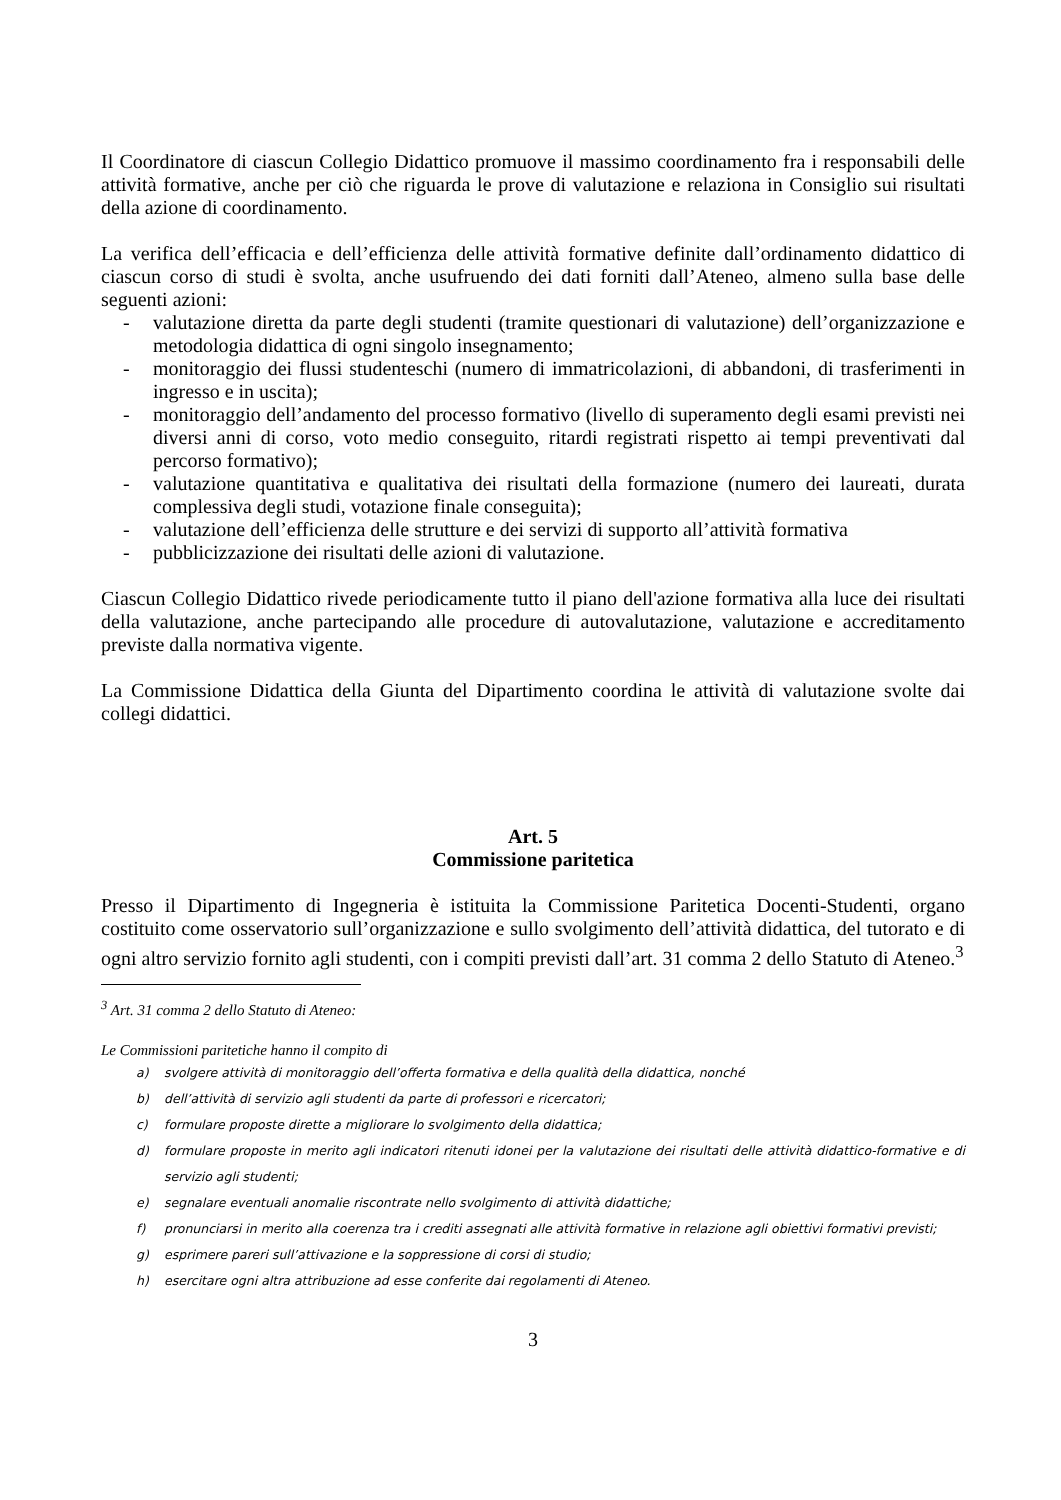Il Coordinatore di ciascun Collegio Didattico promuove il massimo coordinamento fra i responsabili delle attività formative, anche per ciò che riguarda le prove di valutazione e relaziona in Consiglio sui risultati della azione di coordinamento.
La verifica dell’efficacia e dell’efficienza delle attività formative definite dall’ordinamento didattico di ciascun corso di studi è svolta, anche usufruendo dei dati forniti dall’Ateneo, almeno sulla base delle seguenti azioni:
- valutazione diretta da parte degli studenti (tramite questionari di valutazione) dell’organizzazione e metodologia didattica di ogni singolo insegnamento;
- monitoraggio dei flussi studenteschi (numero di immatricolazioni, di abbandoni, di trasferimenti in ingresso e in uscita);
- monitoraggio dell’andamento del processo formativo (livello di superamento degli esami previsti nei diversi anni di corso, voto medio conseguito, ritardi registrati rispetto ai tempi preventivati dal percorso formativo);
- valutazione quantitativa e qualitativa dei risultati della formazione (numero dei laureati, durata complessiva degli studi, votazione finale conseguita);
- valutazione dell’efficienza delle strutture e dei servizi di supporto all’attività formativa
- pubblicizzazione dei risultati delle azioni di valutazione.
Ciascun Collegio Didattico rivede periodicamente tutto il piano dell'azione formativa alla luce dei risultati della valutazione, anche partecipando alle procedure di autovalutazione, valutazione e accreditamento previste dalla normativa vigente.
La Commissione Didattica della Giunta del Dipartimento coordina le attività di valutazione svolte dai collegi didattici.
Art. 5
Commissione paritetica
Presso il Dipartimento di Ingegneria è istituita la Commissione Paritetica Docenti-Studenti, organo costituito come osservatorio sull’organizzazione e sullo svolgimento dell’attività didattica, del tutorato e di ogni altro servizio fornito agli studenti, con i compiti previsti dall’art. 31 comma 2 dello Statuto di Ateneo.<sup>3</sup>
<sup>3</sup> Art. 31 comma 2 dello Statuto di Ateneo:
Le Commissioni paritetiche hanno il compito di
a) svolgere attività di monitoraggio dell’offerta formativa e della qualità della didattica, nonché
b) dell’attività di servizio agli studenti da parte di professori e ricercatori;
c) formulare proposte dirette a migliorare lo svolgimento della didattica;
d) formulare proposte in merito agli indicatori ritenuti idonei per la valutazione dei risultati delle attività didattico-formative e di servizio agli studenti;
e) segnalare eventuali anomalie riscontrate nello svolgimento di attività didattiche;
f) pronunciarsi in merito alla coerenza tra i crediti assegnati alle attività formative in relazione agli obiettivi formativi previsti;
g) esprimere pareri sull’attivazione e la soppressione di corsi di studio;
h) esercitare ogni altra attribuzione ad esse conferite dai regolamenti di Ateneo.
3